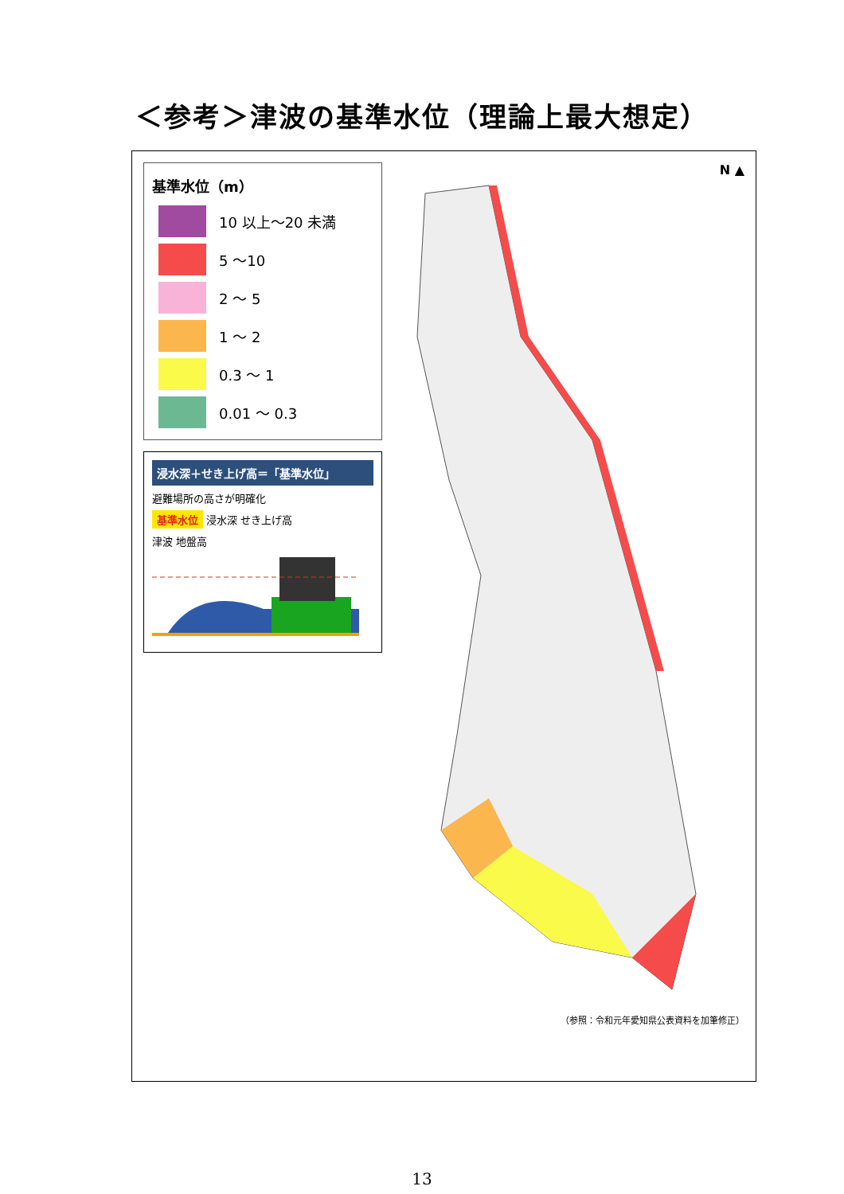＜参考＞津波の基準水位（理論上最大想定）
基準水位（m）
| | 10 以上～20 未満 |
| | 5 ～10 |
| | 2 ～ 5 |
| | 1 ～ 2 |
| | 0.3 ～ 1 |
| | 0.01 ～ 0.3 |
浸水深＋せき上げ高＝「基準水位」
避難場所の高さが明確化
基準水位 浸水深 せき上げ高
津波 地盤高
N ▲
（参照：令和元年愛知県公表資料を加筆修正）
13